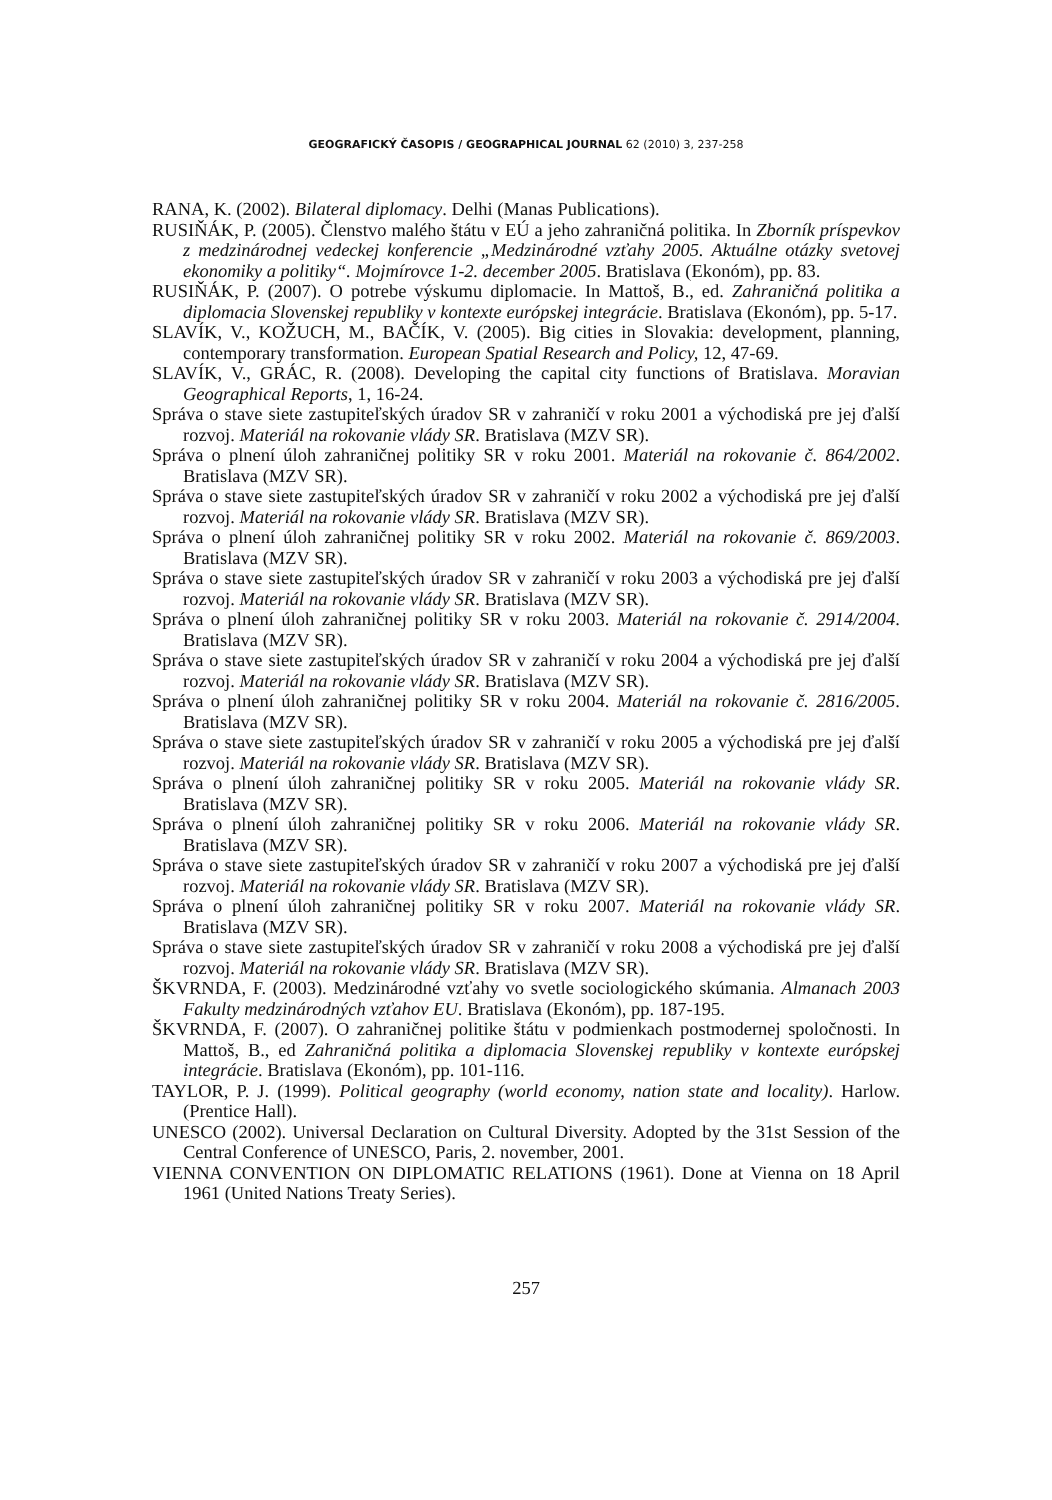GEOGRAFICKÝ ČASOPIS / GEOGRAPHICAL JOURNAL 62 (2010) 3, 237-258
RANA, K. (2002). Bilateral diplomacy. Delhi (Manas Publications).
RUSIŇÁK, P. (2005). Členstvo malého štátu v EÚ a jeho zahraničná politika. In Zborník príspevkov z medzinárodnej vedeckej konferencie „Medzinárodné vzťahy 2005. Aktuálne otázky svetovej ekonomiky a politiky“. Mojmírovce 1-2. december 2005. Bratislava (Ekonóm), pp. 83.
RUSIŇÁK, P. (2007). O potrebe výskumu diplomacie. In Mattoš, B., ed. Zahraničná politika a diplomacia Slovenskej republiky v kontexte európskej integrácie. Bratislava (Ekonóm), pp. 5-17.
SLAVÍK, V., KOŽUCH, M., BAČÍK, V. (2005). Big cities in Slovakia: development, planning, contemporary transformation. European Spatial Research and Policy, 12, 47-69.
SLAVÍK, V., GRÁC, R. (2008). Developing the capital city functions of Bratislava. Moravian Geographical Reports, 1, 16-24.
Správa o stave siete zastupiteľských úradov SR v zahraničí v roku 2001 a východiská pre jej ďalší rozvoj. Materiál na rokovanie vlády SR. Bratislava (MZV SR).
Správa o plnení úloh zahraničnej politiky SR v roku 2001. Materiál na rokovanie č. 864/2002. Bratislava (MZV SR).
Správa o stave siete zastupiteľských úradov SR v zahraničí v roku 2002 a východiská pre jej ďalší rozvoj. Materiál na rokovanie vlády SR. Bratislava (MZV SR).
Správa o plnení úloh zahraničnej politiky SR v roku 2002. Materiál na rokovanie č. 869/2003. Bratislava (MZV SR).
Správa o stave siete zastupiteľských úradov SR v zahraničí v roku 2003 a východiská pre jej ďalší rozvoj. Materiál na rokovanie vlády SR. Bratislava (MZV SR).
Správa o plnení úloh zahraničnej politiky SR v roku 2003. Materiál na rokovanie č. 2914/2004. Bratislava (MZV SR).
Správa o stave siete zastupiteľských úradov SR v zahraničí v roku 2004 a východiská pre jej ďalší rozvoj. Materiál na rokovanie vlády SR. Bratislava (MZV SR).
Správa o plnení úloh zahraničnej politiky SR v roku 2004. Materiál na rokovanie č. 2816/2005. Bratislava (MZV SR).
Správa o stave siete zastupiteľských úradov SR v zahraničí v roku 2005 a východiská pre jej ďalší rozvoj. Materiál na rokovanie vlády SR. Bratislava (MZV SR).
Správa o plnení úloh zahraničnej politiky SR v roku 2005. Materiál na rokovanie vlády SR. Bratislava (MZV SR).
Správa o plnení úloh zahraničnej politiky SR v roku 2006. Materiál na rokovanie vlády SR. Bratislava (MZV SR).
Správa o stave siete zastupiteľských úradov SR v zahraničí v roku 2007 a východiská pre jej ďalší rozvoj. Materiál na rokovanie vlády SR. Bratislava (MZV SR).
Správa o plnení úloh zahraničnej politiky SR v roku 2007. Materiál na rokovanie vlády SR. Bratislava (MZV SR).
Správa o stave siete zastupiteľských úradov SR v zahraničí v roku 2008 a východiská pre jej ďalší rozvoj. Materiál na rokovanie vlády SR. Bratislava (MZV SR).
ŠKVRNDA, F. (2003). Medzinárodné vzťahy vo svetle sociologického skúmania. Almanach 2003 Fakulty medzinárodných vzťahov EU. Bratislava (Ekonóm), pp. 187-195.
ŠKVRNDA, F. (2007). O zahraničnej politike štátu v podmienkach postmodernej spoločnosti. In Mattoš, B., ed Zahraničná politika a diplomacia Slovenskej republiky v kontexte európskej integrácie. Bratislava (Ekonóm), pp. 101-116.
TAYLOR, P. J. (1999). Political geography (world economy, nation state and locality). Harlow. (Prentice Hall).
UNESCO (2002). Universal Declaration on Cultural Diversity. Adopted by the 31st Session of the Central Conference of UNESCO, Paris, 2. november, 2001.
VIENNA CONVENTION ON DIPLOMATIC RELATIONS (1961). Done at Vienna on 18 April 1961 (United Nations Treaty Series).
257